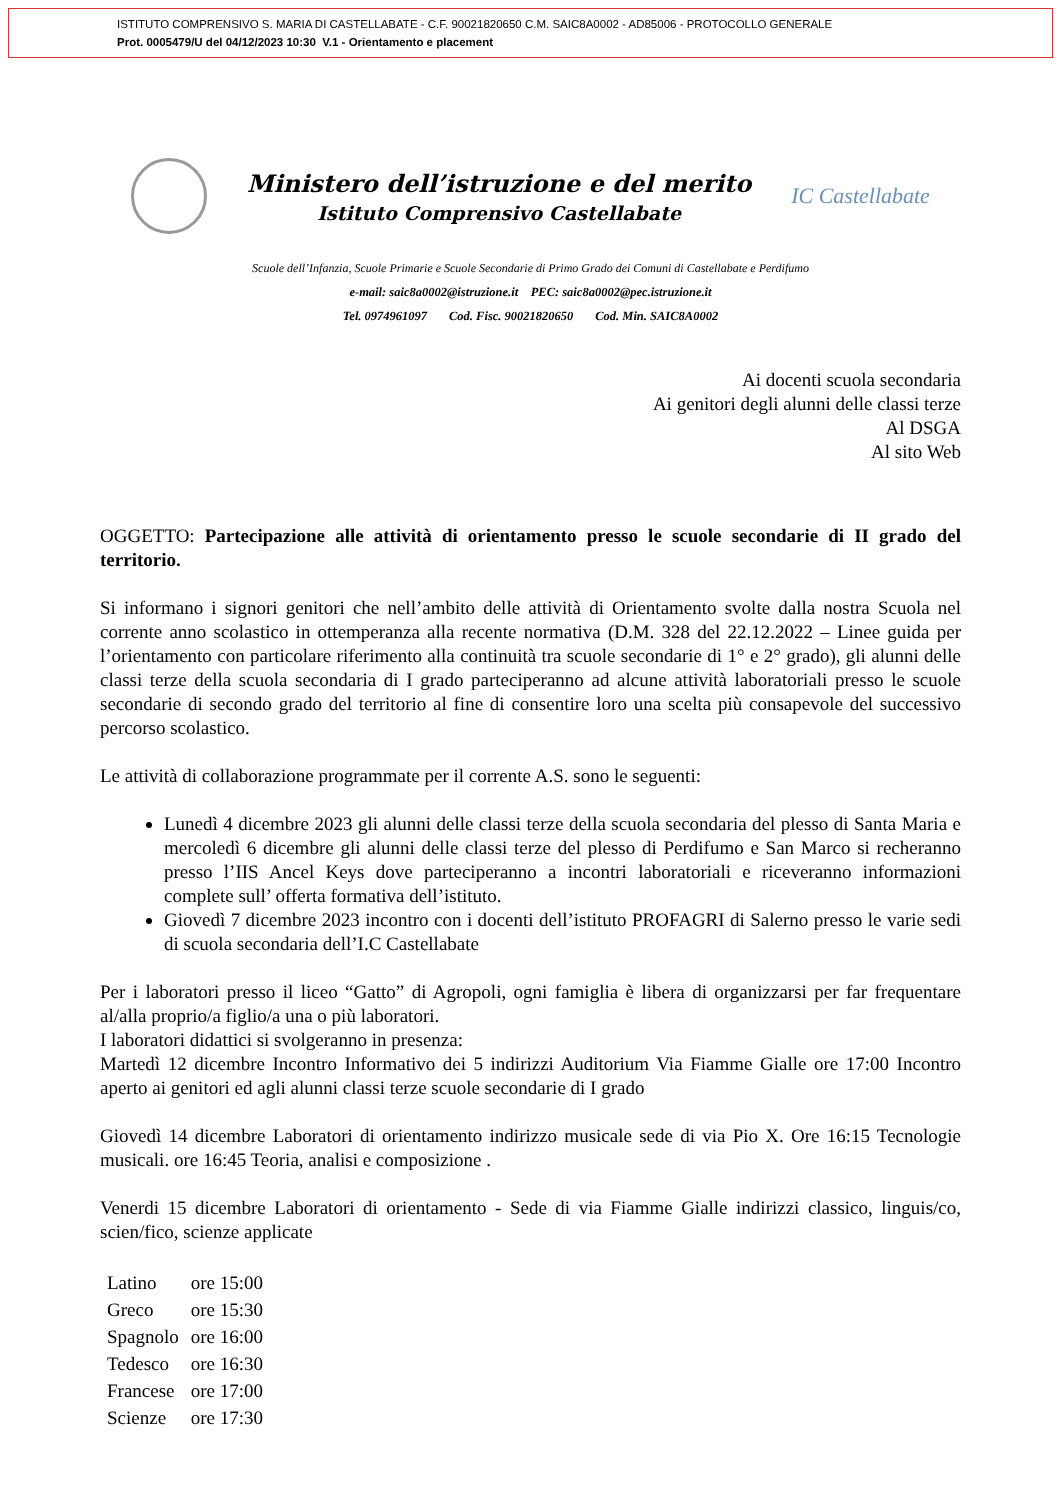ISTITUTO COMPRENSIVO S. MARIA DI CASTELLABATE - C.F. 90021820650 C.M. SAIC8A0002 - AD85006 - PROTOCOLLO GENERALE
Prot. 0005479/U del 04/12/2023 10:30 V.1 - Orientamento e placement
Ministero dell’istruzione e del merito
Istituto Comprensivo Castellabate
IC Castellabate
Scuole dell’Infanzia, Scuole Primarie e Scuole Secondarie di Primo Grado dei Comuni di Castellabate e Perdifumo
e-mail: saic8a0002@istruzione.it PEC: saic8a0002@pec.istruzione.it
Tel. 0974961097 Cod. Fisc. 90021820650 Cod. Min. SAIC8A0002
Ai docenti scuola secondaria
Ai genitori degli alunni delle classi terze
Al DSGA
Al sito Web
OGGETTO: Partecipazione alle attività di orientamento presso le scuole secondarie di II grado del territorio.
Si informano i signori genitori che nell’ambito delle attività di Orientamento svolte dalla nostra Scuola nel corrente anno scolastico in ottemperanza alla recente normativa (D.M. 328 del 22.12.2022 – Linee guida per l’orientamento con particolare riferimento alla continuità tra scuole secondarie di 1° e 2° grado), gli alunni delle classi terze della scuola secondaria di I grado parteciperanno ad alcune attività laboratoriali presso le scuole secondarie di secondo grado del territorio al fine di consentire loro una scelta più consapevole del successivo percorso scolastico.
Le attività di collaborazione programmate per il corrente A.S. sono le seguenti:
Lunedì 4 dicembre 2023 gli alunni delle classi terze della scuola secondaria del plesso di Santa Maria e mercoledì 6 dicembre gli alunni delle classi terze del plesso di Perdifumo e San Marco si recheranno presso l’IIS Ancel Keys dove parteciperanno a incontri laboratoriali e riceveranno informazioni complete sull’ offerta formativa dell’istituto.
Giovedì 7 dicembre 2023 incontro con i docenti dell’istituto PROFAGRI di Salerno presso le varie sedi di scuola secondaria dell’I.C Castellabate
Per i laboratori presso il liceo “Gatto” di Agropoli, ogni famiglia è libera di organizzarsi per far frequentare al/alla proprio/a figlio/a una o più laboratori.
I laboratori didattici si svolgeranno in presenza:
Martedì 12 dicembre Incontro Informativo dei 5 indirizzi Auditorium Via Fiamme Gialle ore 17:00 Incontro aperto ai genitori ed agli alunni classi terze scuole secondarie di I grado
Giovedì 14 dicembre Laboratori di orientamento indirizzo musicale sede di via Pio X. Ore 16:15 Tecnologie musicali. ore 16:45 Teoria, analisi e composizione .
Venerdi 15 dicembre Laboratori di orientamento - Sede di via Fiamme Gialle indirizzi classico, linguis/co, scien/fico, scienze applicate
| Latino | ore 15:00 |
| Greco | ore 15:30 |
| Spagnolo | ore 16:00 |
| Tedesco | ore 16:30 |
| Francese | ore 17:00 |
| Scienze | ore 17:30 |